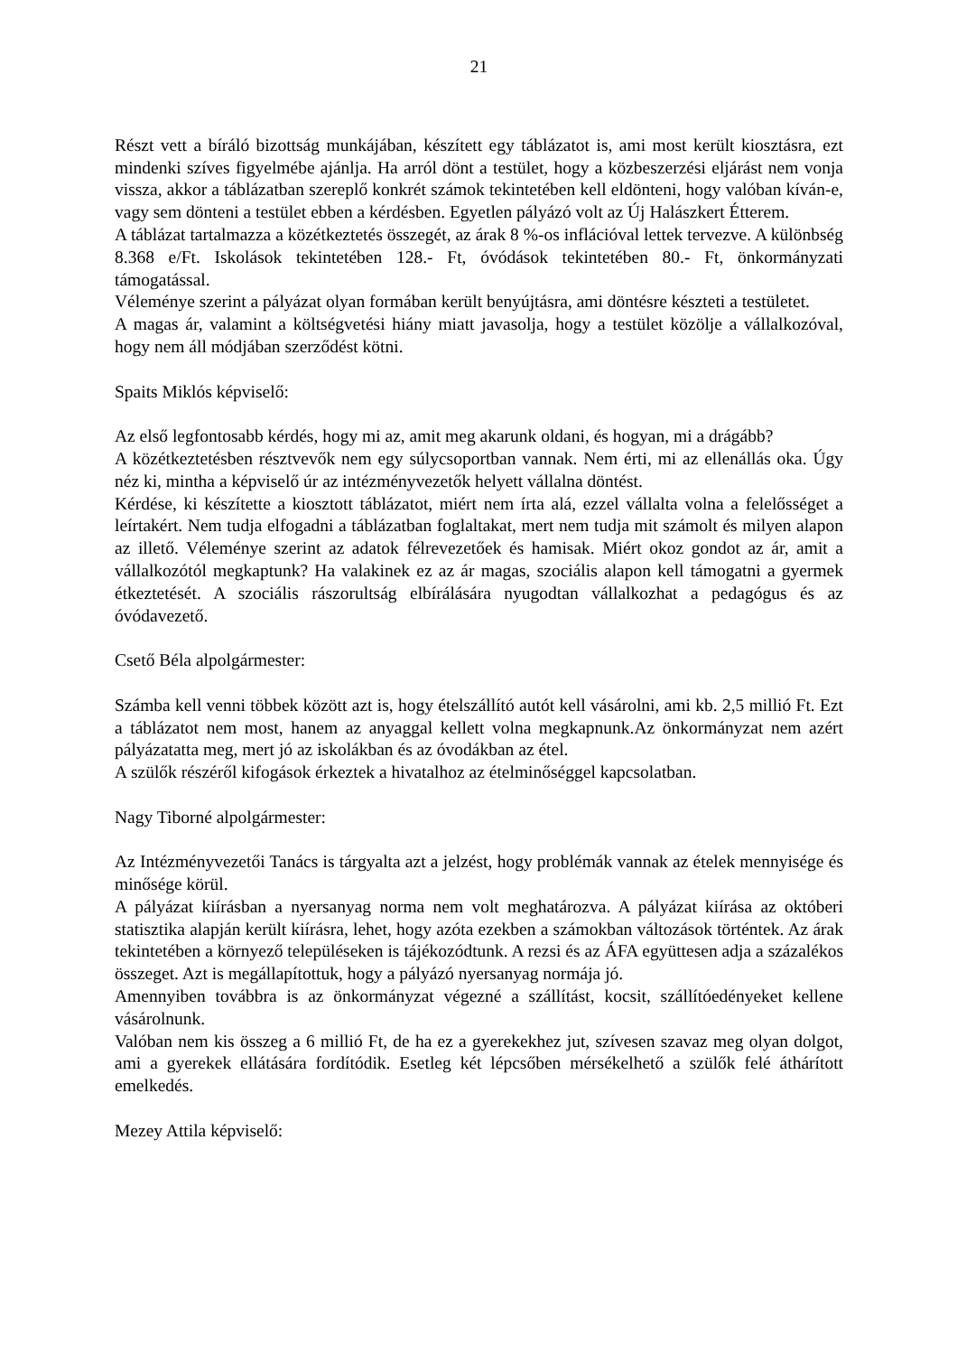21
Részt vett a bíráló bizottság munkájában, készített egy táblázatot is, ami most került kiosztásra, ezt mindenki szíves figyelmébe ajánlja. Ha arról dönt a testület, hogy a közbeszerzési eljárást nem vonja vissza, akkor a táblázatban szereplő konkrét számok tekintetében kell eldönteni, hogy valóban kíván-e, vagy sem dönteni a testület ebben a kérdésben. Egyetlen pályázó volt az Új Halászkert Étterem.
A táblázat tartalmazza a közétkeztetés összegét, az árak 8 %-os inflációval lettek tervezve. A különbség 8.368 e/Ft. Iskolások tekintetében 128.- Ft, óvódások tekintetében 80.- Ft, önkormányzati támogatással.
Véleménye szerint a pályázat olyan formában került benyújtásra, ami döntésre készteti a testületet.
A magas ár, valamint a költségvetési hiány miatt javasolja, hogy a testület közölje a vállalkozóval, hogy nem áll módjában szerződést kötni.
Spaits Miklós képviselő:
Az első legfontosabb kérdés, hogy mi az, amit meg akarunk oldani, és hogyan, mi a drágább?
A közétkeztetésben résztvevők nem egy súlycsoportban vannak. Nem érti, mi az ellenállás oka. Úgy néz ki, mintha a képviselő úr az intézményvezetők helyett vállalna döntést.
Kérdése, ki készítette a kiosztott táblázatot, miért nem írta alá, ezzel vállalta volna a felelősséget a leírtakért. Nem tudja elfogadni a táblázatban foglaltakat, mert nem tudja mit számolt és milyen alapon az illető. Véleménye szerint az adatok félrevezetőek és hamisak. Miért okoz gondot az ár, amit a vállalkozótól megkaptunk? Ha valakinek ez az ár magas, szociális alapon kell támogatni a gyermek étkeztetését. A szociális rászorultság elbírálására nyugodtan vállalkozhat a pedagógus és az óvódavezető.
Csető Béla alpolgármester:
Számba kell venni többek között azt is, hogy ételszállító autót kell vásárolni, ami kb. 2,5 millió Ft. Ezt a táblázatot nem most, hanem az anyaggal kellett volna megkapnunk.Az önkormányzat nem azért pályázatatta meg, mert jó az iskolákban és az óvodákban az étel.
A szülők részéről kifogások érkeztek a hivatalhoz az ételminőséggel kapcsolatban.
Nagy Tiborné alpolgármester:
Az Intézményvezetői Tanács is tárgyalta azt a jelzést, hogy problémák vannak az ételek mennyisége és minősége körül.
A pályázat kiírásban a nyersanyag norma nem volt meghatározva. A pályázat kiírása az októberi statisztika alapján került kiírásra, lehet, hogy azóta ezekben a számokban változások történtek. Az árak tekintetében a környező településeken is tájékozódtunk. A rezsi és az ÁFA együttesen adja a százalékos összeget. Azt is megállapítottuk, hogy a pályázó nyersanyag normája jó.
Amennyiben továbbra is az önkormányzat végezné a szállítást, kocsit, szállítóedényeket kellene vásárolnunk.
Valóban nem kis összeg a 6 millió Ft, de ha ez a gyerekekhez jut, szívesen szavaz meg olyan dolgot, ami a gyerekek ellátására fordítódik. Esetleg két lépcsőben mérsékelhető a szülők felé áthárított emelkedés.
Mezey Attila képviselő: